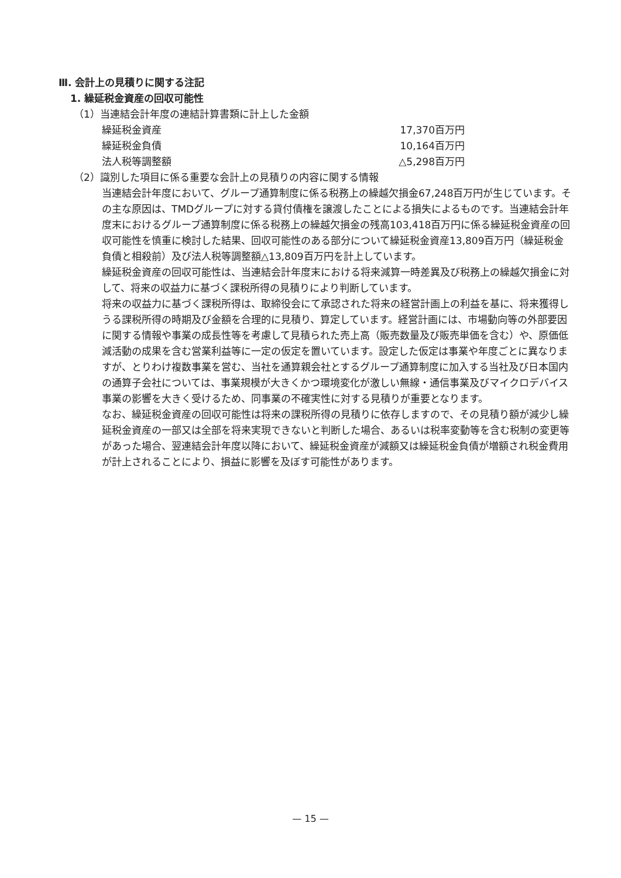Ⅲ. 会計上の見積りに関する注記
1. 繰延税金資産の回収可能性
（1）当連結会計年度の連結計算書類に計上した金額
| 繰延税金資産 | 17,370百万円 |
| 繰延税金負債 | 10,164百万円 |
| 法人税等調整額 | △5,298百万円 |
（2）識別した項目に係る重要な会計上の見積りの内容に関する情報
当連結会計年度において、グループ通算制度に係る税務上の繰越欠損金67,248百万円が生じています。その主な原因は、TMDグループに対する貸付債権を譲渡したことによる損失によるものです。当連結会計年度末におけるグループ通算制度に係る税務上の繰越欠損金の残高103,418百万円に係る繰延税金資産の回収可能性を慎重に検討した結果、回収可能性のある部分について繰延税金資産13,809百万円（繰延税金負債と相殺前）及び法人税等調整額△13,809百万円を計上しています。
繰延税金資産の回収可能性は、当連結会計年度末における将来減算一時差異及び税務上の繰越欠損金に対して、将来の収益力に基づく課税所得の見積りにより判断しています。
将来の収益力に基づく課税所得は、取締役会にて承認された将来の経営計画上の利益を基に、将来獲得しうる課税所得の時期及び金額を合理的に見積り、算定しています。経営計画には、市場動向等の外部要因に関する情報や事業の成長性等を考慮して見積られた売上高（販売数量及び販売単価を含む）や、原価低減活動の成果を含む営業利益等に一定の仮定を置いています。設定した仮定は事業や年度ごとに異なりますが、とりわけ複数事業を営む、当社を通算親会社とするグループ通算制度に加入する当社及び日本国内の通算子会社については、事業規模が大きくかつ環境変化が激しい無線・通信事業及びマイクロデバイス事業の影響を大きく受けるため、同事業の不確実性に対する見積りが重要となります。
なお、繰延税金資産の回収可能性は将来の課税所得の見積りに依存しますので、その見積り額が減少し繰延税金資産の一部又は全部を将来実現できないと判断した場合、あるいは税率変動等を含む税制の変更等があった場合、翌連結会計年度以降において、繰延税金資産が減額又は繰延税金負債が増額され税金費用が計上されることにより、損益に影響を及ぼす可能性があります。
— 15 —